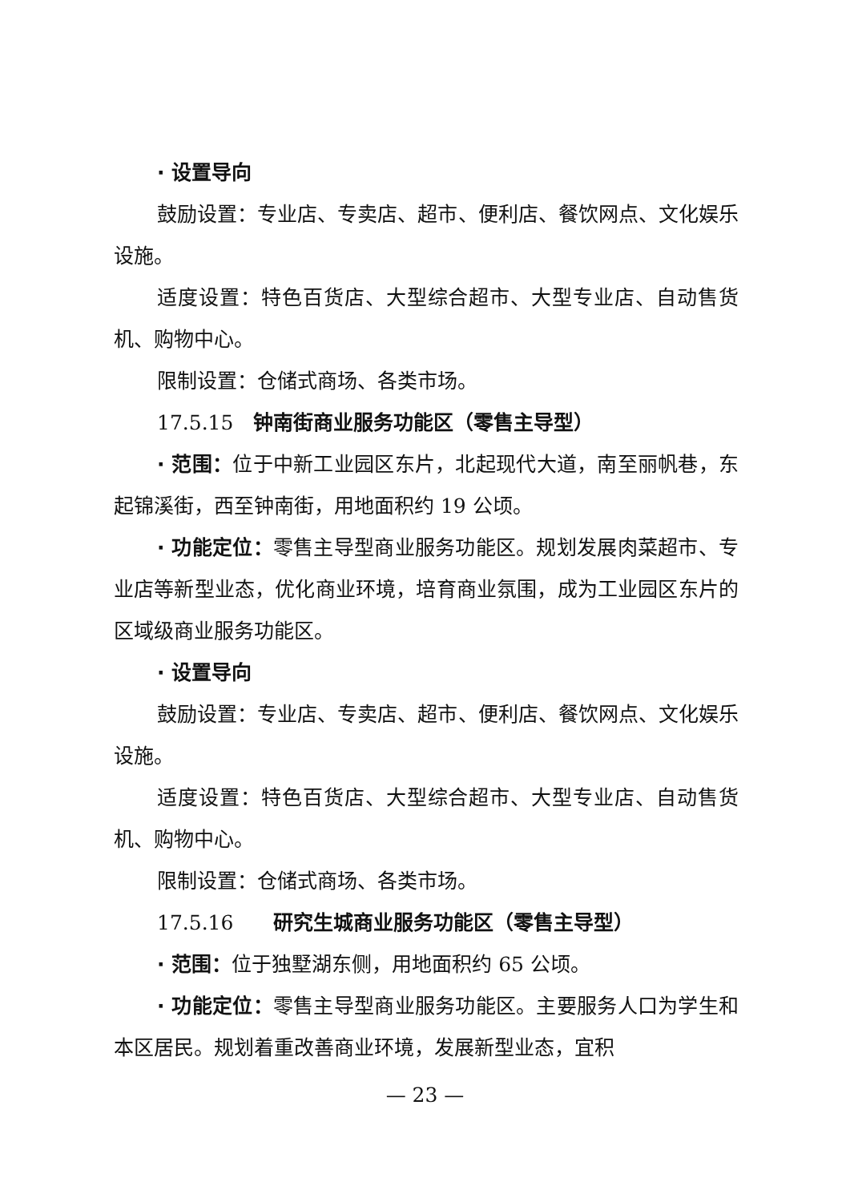· 设置导向
鼓励设置：专业店、专卖店、超市、便利店、餐饮网点、文化娱乐设施。
适度设置：特色百货店、大型综合超市、大型专业店、自动售货机、购物中心。
限制设置：仓储式商场、各类市场。
17.5.15　钟南街商业服务功能区（零售主导型）
· 范围：位于中新工业园区东片，北起现代大道，南至丽帆巷，东起锦溪街，西至钟南街，用地面积约 19 公顷。
· 功能定位：零售主导型商业服务功能区。规划发展肉菜超市、专业店等新型业态，优化商业环境，培育商业氛围，成为工业园区东片的区域级商业服务功能区。
· 设置导向
鼓励设置：专业店、专卖店、超市、便利店、餐饮网点、文化娱乐设施。
适度设置：特色百货店、大型综合超市、大型专业店、自动售货机、购物中心。
限制设置：仓储式商场、各类市场。
17.5.16　　研究生城商业服务功能区（零售主导型）
· 范围：位于独墅湖东侧，用地面积约 65 公顷。
· 功能定位：零售主导型商业服务功能区。主要服务人口为学生和本区居民。规划着重改善商业环境，发展新型业态，宜积
— 23 —